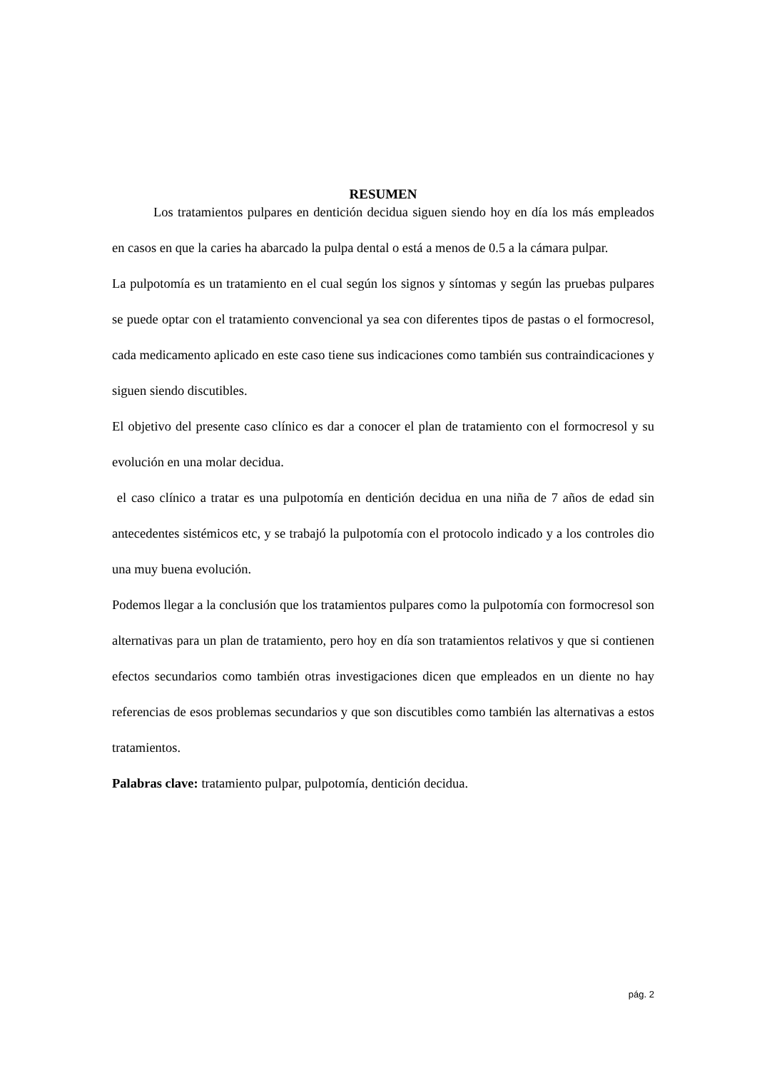RESUMEN
Los tratamientos pulpares en dentición decidua siguen siendo hoy en día los más empleados en casos en que la caries ha abarcado la pulpa dental o está a menos de 0.5 a la cámara pulpar.
La pulpotomía es un tratamiento en el cual según los signos y síntomas y según las pruebas pulpares se puede optar con el tratamiento convencional ya sea con diferentes tipos de pastas o el formocresol, cada medicamento aplicado en este caso tiene sus indicaciones como también sus contraindicaciones y siguen siendo discutibles.
El objetivo del presente caso clínico es dar a conocer el plan de tratamiento con el formocresol y su evolución en una molar decidua.
el caso clínico a tratar es una pulpotomía en dentición decidua en una niña de 7 años de edad sin antecedentes sistémicos etc, y se trabajó la pulpotomía con el protocolo indicado y a los controles dio una muy buena evolución.
Podemos llegar a la conclusión que los tratamientos pulpares como la pulpotomía con formocresol son alternativas para un plan de tratamiento, pero hoy en día son tratamientos relativos y que si contienen efectos secundarios como también otras investigaciones dicen que empleados en un diente no hay referencias de esos problemas secundarios y que son discutibles como también las alternativas a estos tratamientos.
Palabras clave: tratamiento pulpar, pulpotomía, dentición decidua.
pág. 2